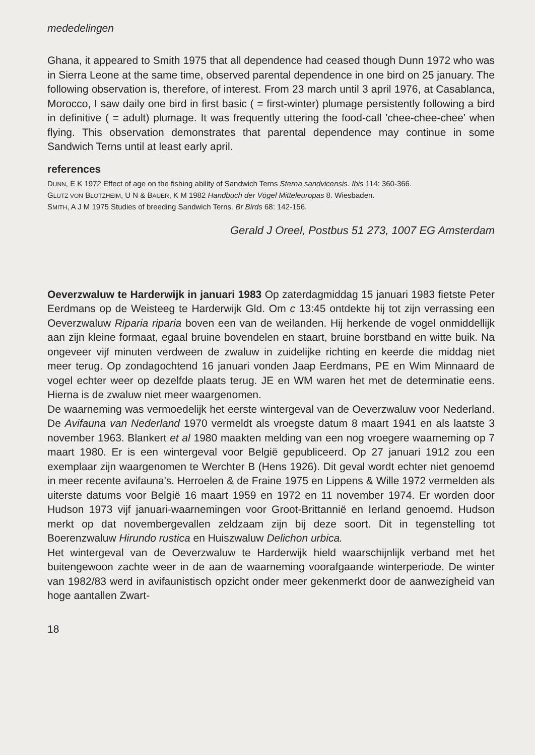mededelingen
Ghana, it appeared to Smith 1975 that all dependence had ceased though Dunn 1972 who was in Sierra Leone at the same time, observed parental dependence in one bird on 25 january. The following observation is, therefore, of interest. From 23 march until 3 april 1976, at Casablanca, Morocco, I saw daily one bird in first basic ( = first-winter) plumage persistently following a bird in definitive ( = adult) plumage. It was frequently uttering the food-call 'chee-chee-chee' when flying. This observation demonstrates that parental dependence may continue in some Sandwich Terns until at least early april.
references
DUNN, E K 1972 Effect of age on the fishing ability of Sandwich Terns Sterna sandvicensis. Ibis 114: 360-366.
GLUTZ VON BLOTZHEIM, U N & BAUER, K M 1982 Handbuch der Vögel Mitteleuropas 8. Wiesbaden.
SMITH, A J M 1975 Studies of breeding Sandwich Terns. Br Birds 68: 142-156.
Gerald J Oreel, Postbus 51 273, 1007 EG Amsterdam
Oeverzwaluw te Harderwijk in januari 1983 Op zaterdagmiddag 15 januari 1983 fietste Peter Eerdmans op de Weisteeg te Harderwijk Gld. Om c 13:45 ontdekte hij tot zijn verrassing een Oeverzwaluw Riparia riparia boven een van de weilanden. Hij herkende de vogel onmiddellijk aan zijn kleine formaat, egaal bruine bovendelen en staart, bruine borstband en witte buik. Na ongeveer vijf minuten verdween de zwaluw in zuidelijke richting en keerde die middag niet meer terug. Op zondagochtend 16 januari vonden Jaap Eerdmans, PE en Wim Minnaard de vogel echter weer op dezelfde plaats terug. JE en WM waren het met de determinatie eens. Hierna is de zwaluw niet meer waargenomen.
De waarneming was vermoedelijk het eerste wintergeval van de Oeverzwaluw voor Nederland. De Avifauna van Nederland 1970 vermeldt als vroegste datum 8 maart 1941 en als laatste 3 november 1963. Blankert et al 1980 maakten melding van een nog vroegere waarneming op 7 maart 1980. Er is een wintergeval voor België gepubliceerd. Op 27 januari 1912 zou een exemplaar zijn waargenomen te Werchter B (Hens 1926). Dit geval wordt echter niet genoemd in meer recente avifauna's. Herroelen & de Fraine 1975 en Lippens & Wille 1972 vermelden als uiterste datums voor België 16 maart 1959 en 1972 en 11 november 1974. Er worden door Hudson 1973 vijf januari-waarnemingen voor Groot-Brittannië en Ierland genoemd. Hudson merkt op dat novembergevallen zeldzaam zijn bij deze soort. Dit in tegenstelling tot Boerenzwaluw Hirundo rustica en Huiszwaluw Delichon urbica.
Het wintergeval van de Oeverzwaluw te Harderwijk hield waarschijnlijk verband met het buitengewoon zachte weer in de aan de waarneming voorafgaande winterperiode. De winter van 1982/83 werd in avifaunistisch opzicht onder meer gekenmerkt door de aanwezigheid van hoge aantallen Zwart-
18